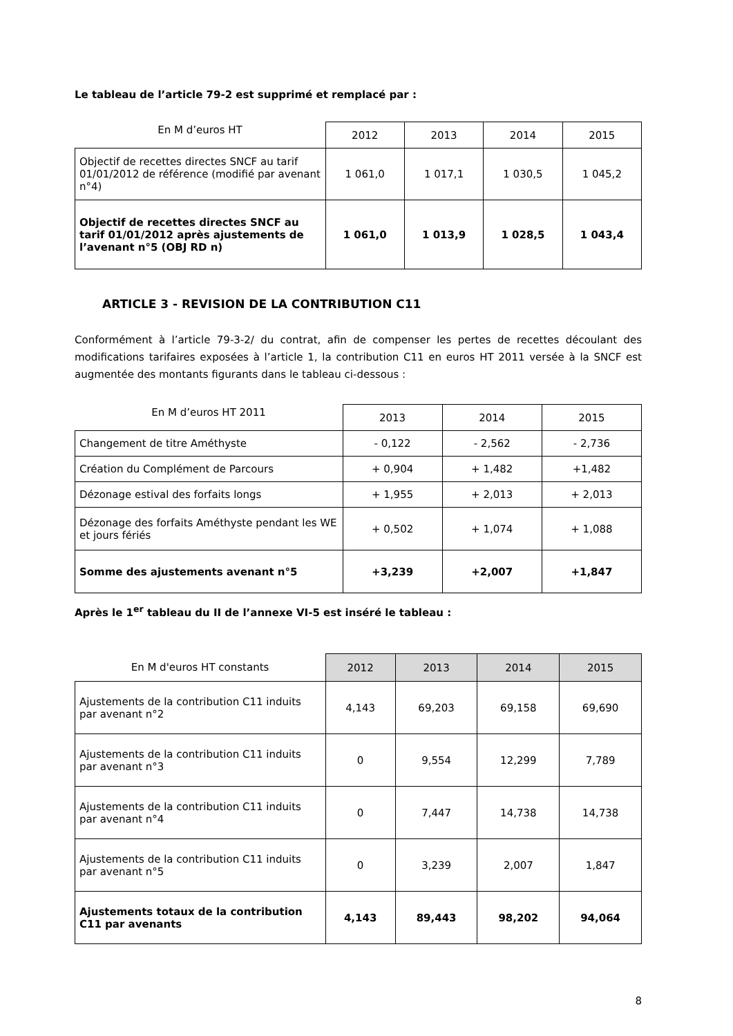Le tableau de l’article 79-2 est supprimé et remplacé par :
| En M d’euros HT | 2012 | 2013 | 2014 | 2015 |
| --- | --- | --- | --- | --- |
| Objectif de recettes directes SNCF au tarif 01/01/2012 de référence (modifié par avenant n°4) | 1 061,0 | 1 017,1 | 1 030,5 | 1 045,2 |
| Objectif de recettes directes SNCF au tarif 01/01/2012 après ajustements de l’avenant n°5 (OBJ RD n) | 1 061,0 | 1 013,9 | 1 028,5 | 1 043,4 |
ARTICLE 3 - REVISION DE LA CONTRIBUTION C11
Conformément à l’article 79-3-2/ du contrat, afin de compenser les pertes de recettes découlant des modifications tarifaires exposées à l’article 1, la contribution C11 en euros HT 2011 versée à la SNCF est augmentée des montants figurants dans le tableau ci-dessous :
| En M d’euros HT 2011 | 2013 | 2014 | 2015 |
| --- | --- | --- | --- |
| Changement de titre Améthyste | - 0,122 | - 2,562 | - 2,736 |
| Création du Complément de Parcours | + 0,904 | + 1,482 | +1,482 |
| Dézonage estival des forfaits longs | + 1,955 | + 2,013 | + 2,013 |
| Dézonage des forfaits Améthyste pendant les WE et jours fériés | + 0,502 | + 1,074 | + 1,088 |
| Somme des ajustements avenant n°5 | +3,239 | +2,007 | +1,847 |
Après le 1<sup>er</sup> tableau du II de l’annexe VI-5 est inséré le tableau :
| En M d'euros HT constants | 2012 | 2013 | 2014 | 2015 |
| --- | --- | --- | --- | --- |
| Ajustements de la contribution C11 induits par avenant n°2 | 4,143 | 69,203 | 69,158 | 69,690 |
| Ajustements de la contribution C11 induits par avenant n°3 | 0 | 9,554 | 12,299 | 7,789 |
| Ajustements de la contribution C11 induits par avenant n°4 | 0 | 7,447 | 14,738 | 14,738 |
| Ajustements de la contribution C11 induits par avenant n°5 | 0 | 3,239 | 2,007 | 1,847 |
| Ajustements totaux de la contribution C11 par avenants | 4,143 | 89,443 | 98,202 | 94,064 |
8